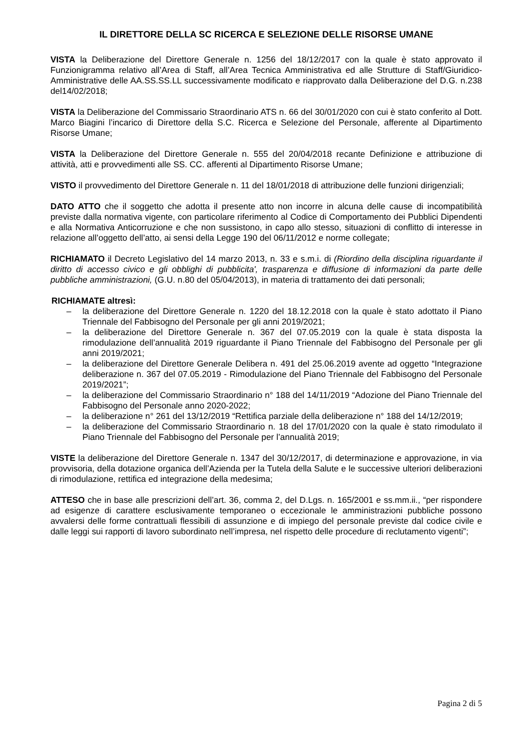IL DIRETTORE DELLA SC RICERCA E SELEZIONE DELLE RISORSE UMANE
VISTA la Deliberazione del Direttore Generale n. 1256 del 18/12/2017 con la quale è stato approvato il Funzionigramma relativo all’Area di Staff, all’Area Tecnica Amministrativa ed alle Strutture di Staff/Giuridico-Amministrative delle AA.SS.SS.LL successivamente modificato e riapprovato dalla Deliberazione del D.G. n.238 del14/02/2018;
VISTA la Deliberazione del Commissario Straordinario ATS n. 66 del 30/01/2020 con cui è stato conferito al Dott. Marco Biagini l’incarico di Direttore della S.C. Ricerca e Selezione del Personale, afferente al Dipartimento Risorse Umane;
VISTA la Deliberazione del Direttore Generale n. 555 del 20/04/2018 recante Definizione e attribuzione di attività, atti e provvedimenti alle SS. CC. afferenti al Dipartimento Risorse Umane;
VISTO il provvedimento del Direttore Generale n. 11 del 18/01/2018 di attribuzione delle funzioni dirigenziali;
DATO ATTO che il soggetto che adotta il presente atto non incorre in alcuna delle cause di incompatibilità previste dalla normativa vigente, con particolare riferimento al Codice di Comportamento dei Pubblici Dipendenti e alla Normativa Anticorruzione e che non sussistono, in capo allo stesso, situazioni di conflitto di interesse in relazione all’oggetto dell’atto, ai sensi della Legge 190 del 06/11/2012 e norme collegate;
RICHIAMATO il Decreto Legislativo del 14 marzo 2013, n. 33 e s.m.i. di (Riordino della disciplina riguardante il diritto di accesso civico e gli obblighi di pubblicita', trasparenza e diffusione di informazioni da parte delle pubbliche amministrazioni, (G.U. n.80 del 05/04/2013), in materia di trattamento dei dati personali;
RICHIAMATE altresì:
– la deliberazione del Direttore Generale n. 1220 del 18.12.2018 con la quale è stato adottato il Piano Triennale del Fabbisogno del Personale per gli anni 2019/2021;
– la deliberazione del Direttore Generale n. 367 del 07.05.2019 con la quale è stata disposta la rimodulazione dell’annualità 2019 riguardante il Piano Triennale del Fabbisogno del Personale per gli anni 2019/2021;
– la deliberazione del Direttore Generale Delibera n. 491 del 25.06.2019 avente ad oggetto “Integrazione deliberazione n. 367 del 07.05.2019 - Rimodulazione del Piano Triennale del Fabbisogno del Personale 2019/2021”;
– la deliberazione del Commissario Straordinario n° 188 del 14/11/2019 “Adozione del Piano Triennale del Fabbisogno del Personale anno 2020-2022;
– la deliberazione n° 261 del 13/12/2019 “Rettifica parziale della deliberazione n° 188 del 14/12/2019;
– la deliberazione del Commissario Straordinario n. 18 del 17/01/2020 con la quale è stato rimodulato il Piano Triennale del Fabbisogno del Personale per l’annualità 2019;
VISTE la deliberazione del Direttore Generale n. 1347 del 30/12/2017, di determinazione e approvazione, in via provvisoria, della dotazione organica dell’Azienda per la Tutela della Salute e le successive ulteriori deliberazioni di rimodulazione, rettifica ed integrazione della medesima;
ATTESO che in base alle prescrizioni dell’art. 36, comma 2, del D.Lgs. n. 165/2001 e ss.mm.ii., “per rispondere ad esigenze di carattere esclusivamente temporaneo o eccezionale le amministrazioni pubbliche possono avvalersi delle forme contrattuali flessibili di assunzione e di impiego del personale previste dal codice civile e dalle leggi sui rapporti di lavoro subordinato nell’impresa, nel rispetto delle procedure di reclutamento vigenti”;
Pagina 2 di 5